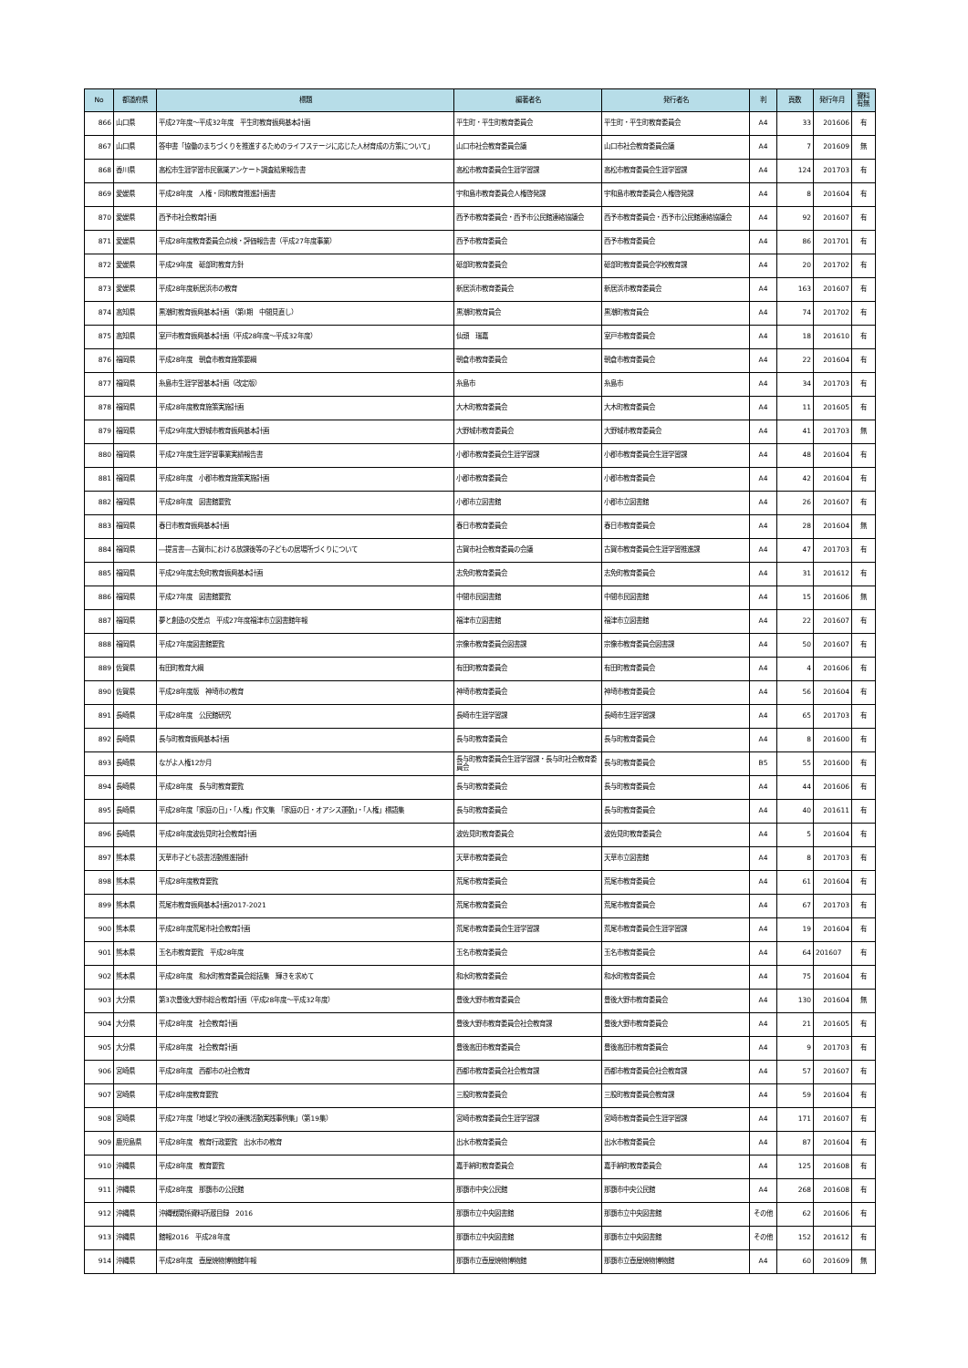| No | 都道府県 | 標題 | 編著者名 | 発行者名 | 判 | 頁数 | 発行年月 | 資料 有無 |
| --- | --- | --- | --- | --- | --- | --- | --- | --- |
| 866 | 山口県 | 平成27年度～平成32年度 平生町教育振興基本計画 | 平生町・平生町教育委員会 | 平生町・平生町教育委員会 | A4 | 33 | 201606 | 有 |
| 867 | 山口県 | 答申書「協働のまちづくりを推進するためのライフステージに応じた人材育成の方策について」 | 山口市社会教育委員会議 | 山口市社会教育委員会議 | A4 | 7 | 201609 | 無 |
| 868 | 香川県 | 高松市生涯学習市民意識アンケート調査結果報告書 | 高松市教育委員会生涯学習課 | 高松市教育委員会生涯学習課 | A4 | 124 | 201703 | 有 |
| 869 | 愛媛県 | 平成28年度 人権・同和教育推進計画書 | 宇和島市教育委員会人権啓発課 | 宇和島市教育委員会人権啓発課 | A4 | 8 | 201604 | 有 |
| 870 | 愛媛県 | 西予市社会教育計画 | 西予市教育委員会・西予市公民館連絡協議会 | 西予市教育委員会・西予市公民館連絡協議会 | A4 | 92 | 201607 | 有 |
| 871 | 愛媛県 | 平成28年度教育委員会点検・評価報告書（平成27年度事業） | 西予市教育委員会 | 西予市教育委員会 | A4 | 86 | 201701 | 有 |
| 872 | 愛媛県 | 平成29年度 砥部町教育方針 | 砥部町教育委員会 | 砥部町教育委員会学校教育課 | A4 | 20 | 201702 | 有 |
| 873 | 愛媛県 | 平成28年度新居浜市の教育 | 新居浜市教育委員会 | 新居浜市教育委員会 | A4 | 163 | 201607 | 有 |
| 874 | 高知県 | 黒潮町教育振興基本計画 （第Ⅰ期 中間見直し） | 黒潮町教育員会 | 黒潮町教育員会 | A4 | 74 | 201702 | 有 |
| 875 | 高知県 | 室戸市教育振興基本計画（平成28年度～平成32年度） | 仙頭 瑞嘉 | 室戸市教育委員会 | A4 | 18 | 201610 | 有 |
| 876 | 福岡県 | 平成28年度 朝倉市教育施策要綱 | 朝倉市教育委員会 | 朝倉市教育委員会 | A4 | 22 | 201604 | 有 |
| 877 | 福岡県 | 糸島市生涯学習基本計画（改定版） | 糸島市 | 糸島市 | A4 | 34 | 201703 | 有 |
| 878 | 福岡県 | 平成28年度教育施策実施計画 | 大木町教育委員会 | 大木町教育委員会 | A4 | 11 | 201605 | 有 |
| 879 | 福岡県 | 平成29年度大野城市教育振興基本計画 | 大野城市教育委員会 | 大野城市教育委員会 | A4 | 41 | 201703 | 無 |
| 880 | 福岡県 | 平成27年度生涯学習事業実績報告書 | 小郡市教育委員会生涯学習課 | 小郡市教育委員会生涯学習課 | A4 | 48 | 201604 | 有 |
| 881 | 福岡県 | 平成28年度 小郡市教育施策実施計画 | 小郡市教育委員会 | 小郡市教育委員会 | A4 | 42 | 201604 | 有 |
| 882 | 福岡県 | 平成28年度 図書館要覧 | 小郡市立図書館 | 小郡市立図書館 | A4 | 26 | 201607 | 有 |
| 883 | 福岡県 | 春日市教育振興基本計画 | 春日市教育委員会 | 春日市教育委員会 | A4 | 28 | 201604 | 無 |
| 884 | 福岡県 | ―提言書―古賀市における放課後等の子どもの居場所づくりについて | 古賀市社会教育委員の会議 | 古賀市教育委員会生涯学習推進課 | A4 | 47 | 201703 | 有 |
| 885 | 福岡県 | 平成29年度志免町教育振興基本計画 | 志免町教育委員会 | 志免町教育委員会 | A4 | 31 | 201612 | 有 |
| 886 | 福岡県 | 平成27年度 図書館要覧 | 中間市民図書館 | 中間市民図書館 | A4 | 15 | 201606 | 無 |
| 887 | 福岡県 | 夢と創造の交差点 平成27年度福津市立図書館年報 | 福津市立図書館 | 福津市立図書館 | A4 | 22 | 201607 | 有 |
| 888 | 福岡県 | 平成27年度図書館要覧 | 宗像市教育委員会図書課 | 宗像市教育委員会図書課 | A4 | 50 | 201607 | 有 |
| 889 | 佐賀県 | 有田町教育大綱 | 有田町教育委員会 | 有田町教育委員会 | A4 | 4 | 201606 | 有 |
| 890 | 佐賀県 | 平成28年度版 神埼市の教育 | 神埼市教育委員会 | 神埼市教育委員会 | A4 | 56 | 201604 | 有 |
| 891 | 長崎県 | 平成28年度 公民館研究 | 長崎市生涯学習課 | 長崎市生涯学習課 | A4 | 65 | 201703 | 有 |
| 892 | 長崎県 | 長与町教育振興基本計画 | 長与町教育委員会 | 長与町教育委員会 | A4 | 8 | 201600 | 有 |
| 893 | 長崎県 | ながよ人権12か月 | 長与町教育委員会生涯学習課・長与町社会教育委員会 | 長与町教育委員会 | B5 | 55 | 201600 | 有 |
| 894 | 長崎県 | 平成28年度 長与町教育要覧 | 長与町教育委員会 | 長与町教育委員会 | A4 | 44 | 201606 | 有 |
| 895 | 長崎県 | 平成28年度「家庭の日」・「人権」作文集 「家庭の日・オアシス運動」・「人権」標語集 | 長与町教育委員会 | 長与町教育委員会 | A4 | 40 | 201611 | 有 |
| 896 | 長崎県 | 平成28年度波佐見町社会教育計画 | 波佐見町教育委員会 | 波佐見町教育委員会 | A4 | 5 | 201604 | 有 |
| 897 | 熊本県 | 天草市子ども読書活動推進指針 | 天草市教育委員会 | 天草市立図書館 | A4 | 8 | 201703 | 有 |
| 898 | 熊本県 | 平成28年度教育要覧 | 荒尾市教育委員会 | 荒尾市教育委員会 | A4 | 61 | 201604 | 有 |
| 899 | 熊本県 | 荒尾市教育振興基本計画2017-2021 | 荒尾市教育委員会 | 荒尾市教育委員会 | A4 | 67 | 201703 | 有 |
| 900 | 熊本県 | 平成28年度荒尾市社会教育計画 | 荒尾市教育委員会生涯学習課 | 荒尾市教育委員会生涯学習課 | A4 | 19 | 201604 | 有 |
| 901 | 熊本県 | 玉名市教育要覧 平成28年度 | 玉名市教育委員会 | 玉名市教育委員会 | A4 | 64 | 201607 | 有 |
| 902 | 熊本県 | 平成28年度 和水町教育委員会総括集 輝きを求めて | 和水町教育委員会 | 和水町教育委員会 | A4 | 75 | 201604 | 有 |
| 903 | 大分県 | 第3次豊後大野市総合教育計画（平成28年度～平成32年度） | 豊後大野市教育委員会 | 豊後大野市教育委員会 | A4 | 130 | 201604 | 無 |
| 904 | 大分県 | 平成28年度 社会教育計画 | 豊後大野市教育委員会社会教育課 | 豊後大野市教育委員会 | A4 | 21 | 201605 | 有 |
| 905 | 大分県 | 平成28年度 社会教育計画 | 豊後高田市教育委員会 | 豊後高田市教育委員会 | A4 | 9 | 201703 | 有 |
| 906 | 宮崎県 | 平成28年度 西都市の社会教育 | 西都市教育委員会社会教育課 | 西都市教育委員会社会教育課 | A4 | 57 | 201607 | 有 |
| 907 | 宮崎県 | 平成28年度教育要覧 | 三股町教育委員会 | 三股町教育委員会教育課 | A4 | 59 | 201604 | 有 |
| 908 | 宮崎県 | 平成27年度「地域と学校の連携活動実践事例集」（第19集） | 宮崎市教育委員会生涯学習課 | 宮崎市教育委員会生涯学習課 | A4 | 171 | 201607 | 有 |
| 909 | 鹿児島県 | 平成28年度 教育行政要覧 出水市の教育 | 出水市教育委員会 | 出水市教育委員会 | A4 | 87 | 201604 | 有 |
| 910 | 沖縄県 | 平成28年度 教育要覧 | 嘉手納町教育委員会 | 嘉手納町教育委員会 | A4 | 125 | 201608 | 有 |
| 911 | 沖縄県 | 平成28年度 那覇市の公民館 | 那覇市中央公民館 | 那覇市中央公民館 | A4 | 268 | 201608 | 有 |
| 912 | 沖縄県 | 沖縄戦関係資料所蔵目録 2016 | 那覇市立中央図書館 | 那覇市立中央図書館 | その他 | 62 | 201606 | 有 |
| 913 | 沖縄県 | 館報2016 平成28年度 | 那覇市立中央図書館 | 那覇市立中央図書館 | その他 | 152 | 201612 | 有 |
| 914 | 沖縄県 | 平成28年度 壺屋焼物博物館年報 | 那覇市立壺屋焼物博物館 | 那覇市立壺屋焼物博物館 | A4 | 60 | 201609 | 無 |